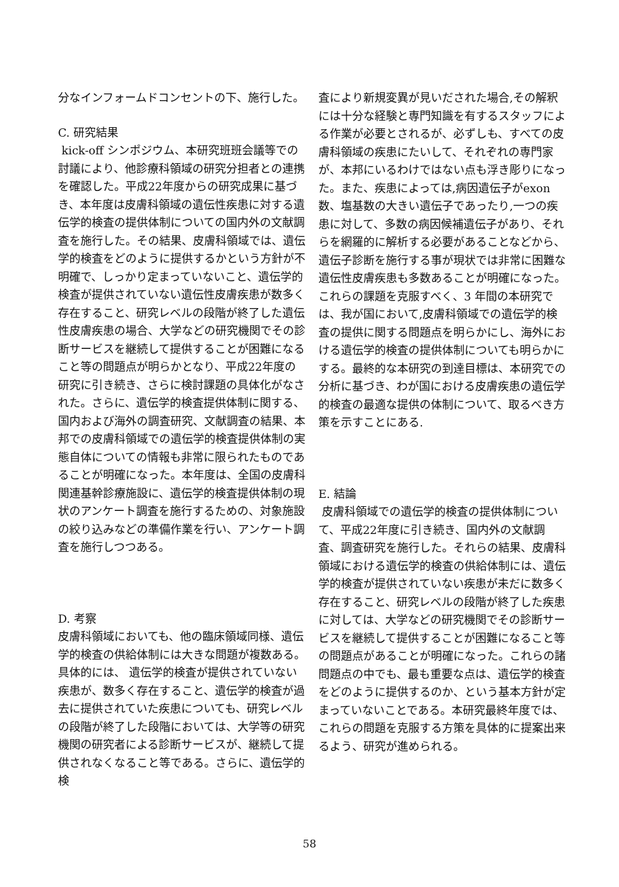分なインフォームドコンセントの下、施行した。
C. 研究結果
kick-off シンポジウム、本研究班班会議等での討議により、他診療科領域の研究分担者との連携を確認した。平成22年度からの研究成果に基づき、本年度は皮膚科領域の遺伝性疾患に対する遺伝学的検査の提供体制についての国内外の文献調査を施行した。その結果、皮膚科領域では、遺伝学的検査をどのように提供するかという方針が不明確で、しっかり定まっていないこと、遺伝学的検査が提供されていない遺伝性皮膚疾患が数多く存在すること、研究レベルの段階が終了した遺伝性皮膚疾患の場合、大学などの研究機関でその診断サービスを継続して提供することが困難になること等の問題点が明らかとなり、平成22年度の研究に引き続き、さらに検討課題の具体化がなされた。さらに、遺伝学的検査提供体制に関する、国内および海外の調査研究、文献調査の結果、本邦での皮膚科領域での遺伝学的検査提供体制の実態自体についての情報も非常に限られたものであることが明確になった。本年度は、全国の皮膚科関連基幹診療施設に、遺伝学的検査提供体制の現状のアンケート調査を施行するための、対象施設の絞り込みなどの準備作業を行い、アンケート調査を施行しつつある。
D. 考察
皮膚科領域においても、他の臨床領域同様、遺伝学的検査の供給体制には大きな問題が複数ある。具体的には、 遺伝学的検査が提供されていない疾患が、数多く存在すること、遺伝学的検査が過去に提供されていた疾患についても、研究レベルの段階が終了した段階においては、大学等の研究機関の研究者による診断サービスが、継続して提供されなくなること等である。さらに、遺伝学的検
査により新規変異が見いだされた場合,その解釈には十分な経験と専門知識を有するスタッフによる作業が必要とされるが、必ずしも、すべての皮膚科領域の疾患にたいして、それぞれの専門家が、本邦にいるわけではない点も浮き彫りになった。また、疾患によっては,病因遺伝子がexon数、塩基数の大きい遺伝子であったり,一つの疾患に対して、多数の病因候補遺伝子があり、それらを網羅的に解析する必要があることなどから、遺伝子診断を施行する事が現状では非常に困難な遺伝性皮膚疾患も多数あることが明確になった。
これらの課題を克服すべく、3 年間の本研究では、我が国において,皮膚科領域での遺伝学的検査の提供に関する問題点を明らかにし、海外における遺伝学的検査の提供体制についても明らかにする。最終的な本研究の到達目標は、本研究での分析に基づき、わが国における皮膚疾患の遺伝学的検査の最適な提供の体制について、取るべき方策を示すことにある.
E. 結論
皮膚科領域での遺伝学的検査の提供体制について、平成22年度に引き続き、国内外の文献調査、調査研究を施行した。それらの結果、皮膚科領域における遺伝学的検査の供給体制には、遺伝学的検査が提供されていない疾患が未だに数多く存在すること、研究レベルの段階が終了した疾患に対しては、大学などの研究機関でその診断サービスを継続して提供することが困難になること等の問題点があることが明確になった。これらの諸問題点の中でも、最も重要な点は、遺伝学的検査をどのように提供するのか、という基本方針が定まっていないことである。本研究最終年度では、これらの問題を克服する方策を具体的に提案出来るよう、研究が進められる。
58